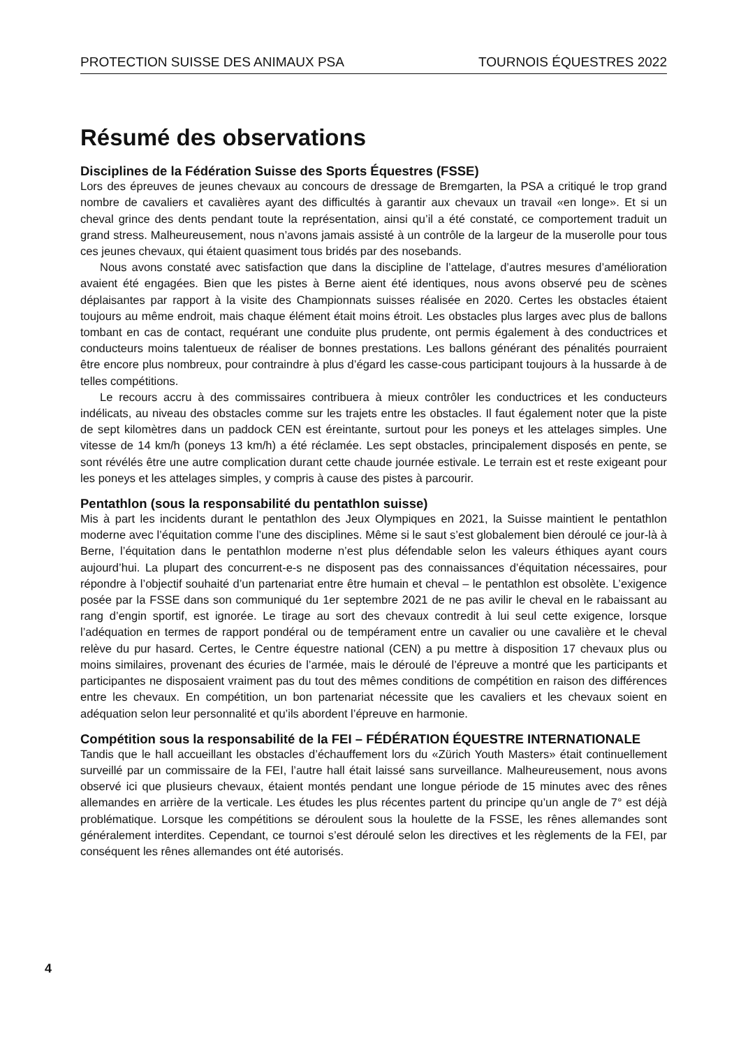PROTECTION SUISSE DES ANIMAUX PSA TOURNOIS ÉQUESTRES 2022
Résumé des observations
Disciplines de la Fédération Suisse des Sports Équestres (FSSE)
Lors des épreuves de jeunes chevaux au concours de dressage de Bremgarten, la PSA a critiqué le trop grand nombre de cavaliers et cavalières ayant des difficultés à garantir aux chevaux un travail «en longe». Et si un cheval grince des dents pendant toute la représentation, ainsi qu’il a été constaté, ce comportement traduit un grand stress. Malheureusement, nous n’avons jamais assisté à un contrôle de la largeur de la muserolle pour tous ces jeunes chevaux, qui étaient quasiment tous bridés par des nosebands.
Nous avons constaté avec satisfaction que dans la discipline de l’attelage, d’autres mesures d’amélioration avaient été engagées. Bien que les pistes à Berne aient été identiques, nous avons observé peu de scènes déplaisantes par rapport à la visite des Championnats suisses réalisée en 2020. Certes les obstacles étaient toujours au même endroit, mais chaque élément était moins étroit. Les obstacles plus larges avec plus de ballons tombant en cas de contact, requérant une conduite plus prudente, ont permis également à des conductrices et conducteurs moins talentueux de réaliser de bonnes prestations. Les ballons générant des pénalités pourraient être encore plus nombreux, pour contraindre à plus d’égard les casse-cous participant toujours à la hussarde à de telles compétitions.
Le recours accru à des commissaires contribuera à mieux contrôler les conductrices et les conducteurs indélicats, au niveau des obstacles comme sur les trajets entre les obstacles. Il faut également noter que la piste de sept kilomètres dans un paddock CEN est éreintante, surtout pour les poneys et les attelages simples. Une vitesse de 14 km/h (poneys 13 km/h) a été réclamée. Les sept obstacles, principalement disposés en pente, se sont révélés être une autre complication durant cette chaude journée estivale. Le terrain est et reste exigeant pour les poneys et les attelages simples, y compris à cause des pistes à parcourir.
Pentathlon (sous la responsabilité du pentathlon suisse)
Mis à part les incidents durant le pentathlon des Jeux Olympiques en 2021, la Suisse maintient le pentathlon moderne avec l’équitation comme l’une des disciplines. Même si le saut s’est globalement bien déroulé ce jour-là à Berne, l’équitation dans le pentathlon moderne n’est plus défendable selon les valeurs éthiques ayant cours aujourd’hui. La plupart des concurrent-e-s ne disposent pas des connaissances d’équitation nécessaires, pour répondre à l’objectif souhaité d’un partenariat entre être humain et cheval – le pentathlon est obsolète. L’exigence posée par la FSSE dans son communiqué du 1er septembre 2021 de ne pas avilir le cheval en le rabaissant au rang d’engin sportif, est ignorée. Le tirage au sort des chevaux contredit à lui seul cette exigence, lorsque l’adéquation en termes de rapport pondéral ou de tempérament entre un cavalier ou une cavalière et le cheval relève du pur hasard. Certes, le Centre équestre national (CEN) a pu mettre à disposition 17 chevaux plus ou moins similaires, provenant des écuries de l’armée, mais le déroulé de l’épreuve a montré que les participants et participantes ne disposaient vraiment pas du tout des mêmes conditions de compétition en raison des différences entre les chevaux. En compétition, un bon partenariat nécessite que les cavaliers et les chevaux soient en adéquation selon leur personnalité et qu’ils abordent l’épreuve en harmonie.
Compétition sous la responsabilité de la FEI – FÉDÉRATION ÉQUESTRE INTERNATIONALE
Tandis que le hall accueillant les obstacles d’échauffement lors du «Zürich Youth Masters» était continuellement surveillé par un commissaire de la FEI, l’autre hall était laissé sans surveillance. Malheureusement, nous avons observé ici que plusieurs chevaux, étaient montés pendant une longue période de 15 minutes avec des rênes allemandes en arrière de la verticale. Les études les plus récentes partent du principe qu’un angle de 7° est déjà problématique. Lorsque les compétitions se déroulent sous la houlette de la FSSE, les rênes allemandes sont généralement interdites. Cependant, ce tournoi s’est déroulé selon les directives et les règlements de la FEI, par conséquent les rênes allemandes ont été autorisés.
4